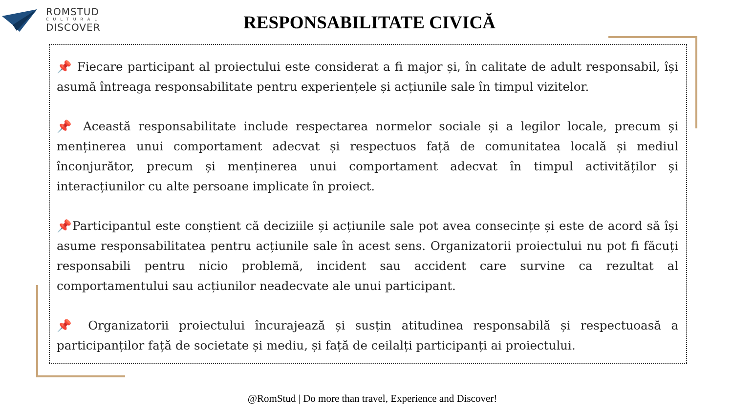ROMSTUD
CULTURAL
DISCOVER
RESPONSABILITATE CIVICĂ
📌 Fiecare participant al proiectului este considerat a fi major și, în calitate de adult responsabil, își asumă întreaga responsabilitate pentru experiențele și acțiunile sale în timpul vizitelor.
📌 Această responsabilitate include respectarea normelor sociale și a legilor locale, precum și menținerea unui comportament adecvat și respectuos față de comunitatea locală și mediul înconjurător, precum și menținerea unui comportament adecvat în timpul activităților și interacțiunilor cu alte persoane implicate în proiect.
📌Participantul este conștient că deciziile și acțiunile sale pot avea consecințe și este de acord să își asume responsabilitatea pentru acțiunile sale în acest sens. Organizatorii proiectului nu pot fi făcuți responsabili pentru nicio problemă, incident sau accident care survine ca rezultat al comportamentului sau acțiunilor neadecvate ale unui participant.
📌 Organizatorii proiectului încurajează și susțin atitudinea responsabilă și respectuoasă a participanților față de societate și mediu, și față de ceilalți participanți ai proiectului.
@RomStud | Do more than travel, Experience and Discover!